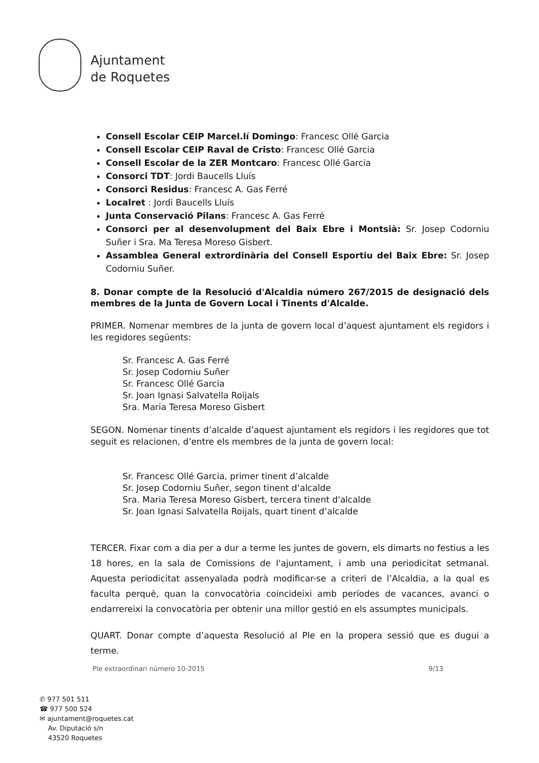Ajuntament
de Roquetes
Consell Escolar CEIP Marcel.lí Domingo: Francesc Ollé Garcia
Consell Escolar CEIP Raval de Cristo: Francesc Ollé Garcia
Consell Escolar de la ZER Montcaro: Francesc Ollé Garcia
Consorci TDT: Jordi Baucells Lluís
Consorci Residus: Francesc A. Gas Ferré
Localret : Jordi Baucells Lluís
Junta Conservació Pilans: Francesc A. Gas Ferré
Consorci per al desenvolupment del Baix Ebre i Montsià: Sr. Josep Codorniu Suñer i Sra. Ma Teresa Moreso Gisbert.
Assamblea General extrordinària del Consell Esportiu del Baix Ebre: Sr. Josep Codorniu Suñer.
8. Donar compte de la Resolució d'Alcaldia número 267/2015 de designació dels membres de la Junta de Govern Local i Tinents d'Alcalde.
PRIMER. Nomenar membres de la junta de govern local d’aquest ajuntament els regidors i les regidores següents:
Sr. Francesc A. Gas Ferré
Sr. Josep Codorniu Suñer
Sr. Francesc Ollé Garcia
Sr. Joan Ignasi Salvatella Roijals
Sra. Maria Teresa Moreso Gisbert
SEGON. Nomenar tinents d’alcalde d’aquest ajuntament els regidors i les regidores que tot seguit es relacionen, d’entre els membres de la junta de govern local:
Sr. Francesc Ollé Garcia, primer tinent d’alcalde
Sr. Josep Codorniu Suñer, segon tinent d’alcalde
Sra. Maria Teresa Moreso Gisbert, tercera tinent d'alcalde
Sr. Joan Ignasi Salvatella Roijals, quart tinent d’alcalde
TERCER. Fixar com a dia per a dur a terme les juntes de govern, els dimarts no festius a les 18 hores, en la sala de Comissions de l'ajuntament, i amb una periodicitat setmanal. Aquesta periodicitat assenyalada podrà modificar-se a criteri de l’Alcaldia, a la qual es faculta perquè, quan la convocatòria coincideixi amb períodes de vacances, avanci o endarrereixi la convocatòria per obtenir una millor gestió en els assumptes municipals.
QUART. Donar compte d’aquesta Resolució al Ple en la propera sessió que es dugui a terme.
Ple extraordinari número 10-2015 9/13
✆ 977 501 511
☎ 977 500 524
✉ ajuntament@roquetes.cat
Av. Diputació s/n
43520 Roquetes